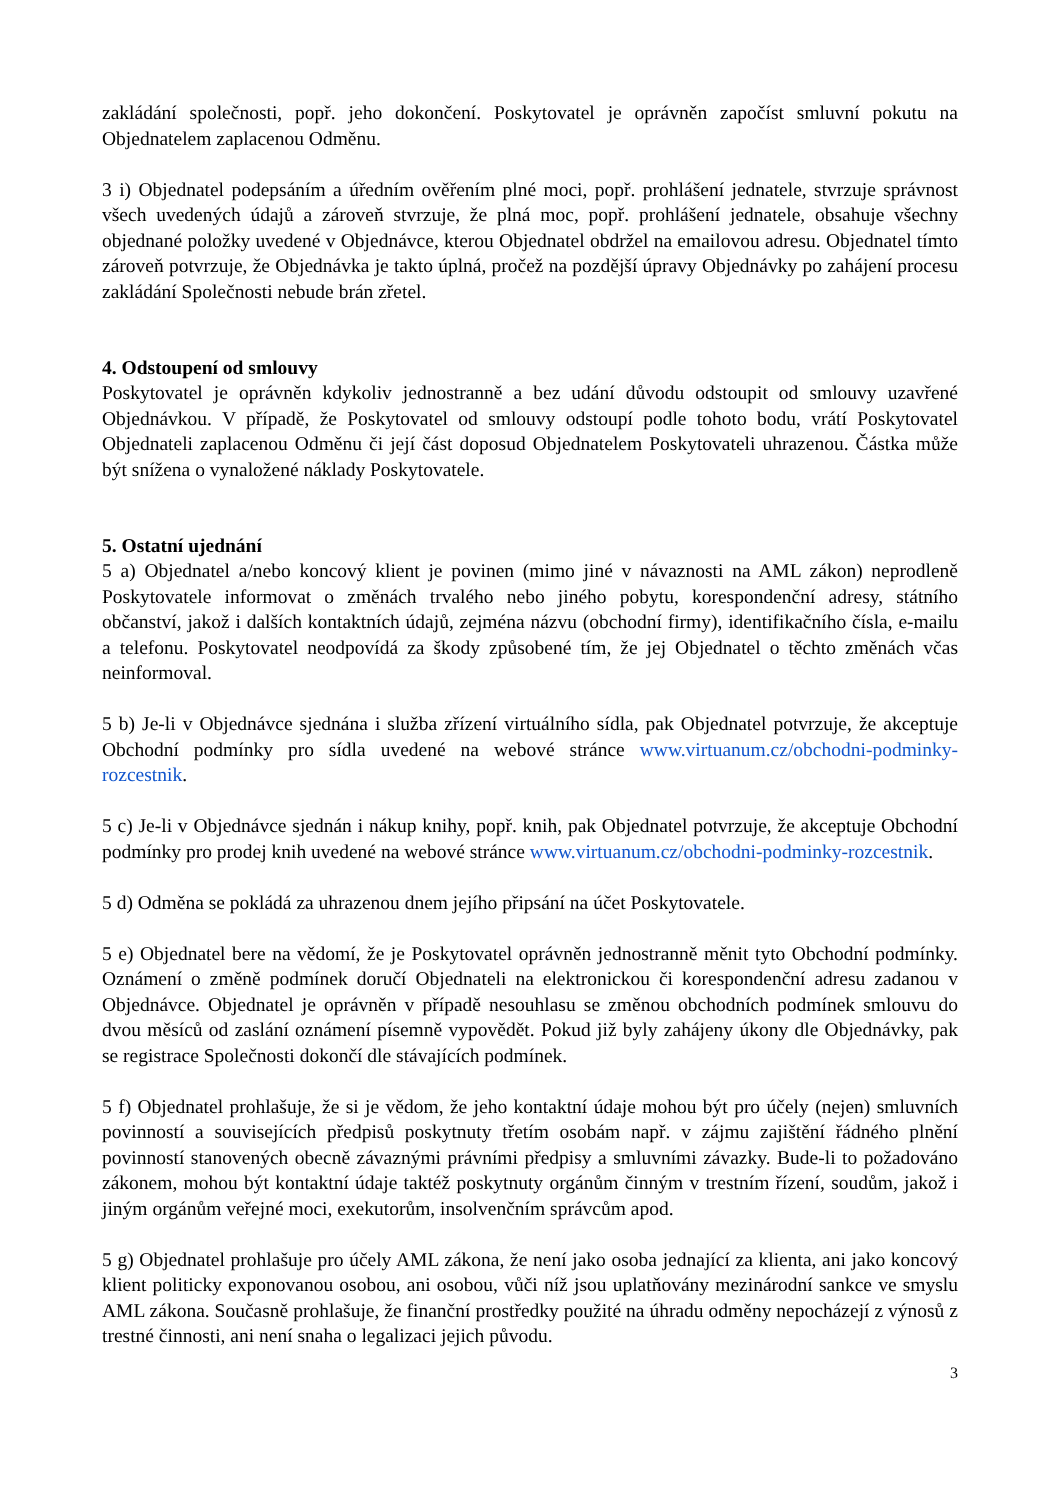zakládání společnosti, popř. jeho dokončení. Poskytovatel je oprávněn započíst smluvní pokutu na Objednatelem zaplacenou Odměnu.
3 i) Objednatel podepsáním a úředním ověřením plné moci, popř. prohlášení jednatele, stvrzuje správnost všech uvedených údajů a zároveň stvrzuje, že plná moc, popř. prohlášení jednatele, obsahuje všechny objednané položky uvedené v Objednávce, kterou Objednatel obdržel na emailovou adresu. Objednatel tímto zároveň potvrzuje, že Objednávka je takto úplná, pročež na pozdější úpravy Objednávky po zahájení procesu zakládání Společnosti nebude brán zřetel.
4. Odstoupení od smlouvy
Poskytovatel je oprávněn kdykoliv jednostranně a bez udání důvodu odstoupit od smlouvy uzavřené Objednávkou. V případě, že Poskytovatel od smlouvy odstoupí podle tohoto bodu, vrátí Poskytovatel Objednateli zaplacenou Odměnu či její část doposud Objednatelem Poskytovateli uhrazenou. Částka může být snížena o vynaložené náklady Poskytovatele.
5. Ostatní ujednání
5 a) Objednatel a/nebo koncový klient je povinen (mimo jiné v návaznosti na AML zákon) neprodleně Poskytovatele informovat o změnách trvalého nebo jiného pobytu, korespondenční adresy, státního občanství, jakož i dalších kontaktních údajů, zejména názvu (obchodní firmy), identifikačního čísla, e-mailu a telefonu. Poskytovatel neodpovídá za škody způsobené tím, že jej Objednatel o těchto změnách včas neinformoval.
5 b) Je-li v Objednávce sjednána i služba zřízení virtuálního sídla, pak Objednatel potvrzuje, že akceptuje Obchodní podmínky pro sídla uvedené na webové stránce www.virtuanum.cz/obchodni-podminky-rozcestnik.
5 c) Je-li v Objednávce sjednán i nákup knihy, popř. knih, pak Objednatel potvrzuje, že akceptuje Obchodní podmínky pro prodej knih uvedené na webové stránce www.virtuanum.cz/obchodni-podminky-rozcestnik.
5 d) Odměna se pokládá za uhrazenou dnem jejího připsání na účet Poskytovatele.
5 e) Objednatel bere na vědomí, že je Poskytovatel oprávněn jednostranně měnit tyto Obchodní podmínky. Oznámení o změně podmínek doručí Objednateli na elektronickou či korespondenční adresu zadanou v Objednávce. Objednatel je oprávněn v případě nesouhlasu se změnou obchodních podmínek smlouvu do dvou měsíců od zaslání oznámení písemně vypovědět. Pokud již byly zahájeny úkony dle Objednávky, pak se registrace Společnosti dokončí dle stávajících podmínek.
5 f) Objednatel prohlašuje, že si je vědom, že jeho kontaktní údaje mohou být pro účely (nejen) smluvních povinností a souvisejících předpisů poskytnuty třetím osobám např. v zájmu zajištění řádného plnění povinností stanovených obecně závaznými právními předpisy a smluvními závazky. Bude-li to požadováno zákonem, mohou být kontaktní údaje taktéž poskytnuty orgánům činným v trestním řízení, soudům, jakož i jiným orgánům veřejné moci, exekutorům, insolvenčním správcům apod.
5 g) Objednatel prohlašuje pro účely AML zákona, že není jako osoba jednající za klienta, ani jako koncový klient politicky exponovanou osobou, ani osobou, vůči níž jsou uplatňovány mezinárodní sankce ve smyslu AML zákona. Současně prohlašuje, že finanční prostředky použité na úhradu odměny nepocházejí z výnosů z trestné činnosti, ani není snaha o legalizaci jejich původu.
3